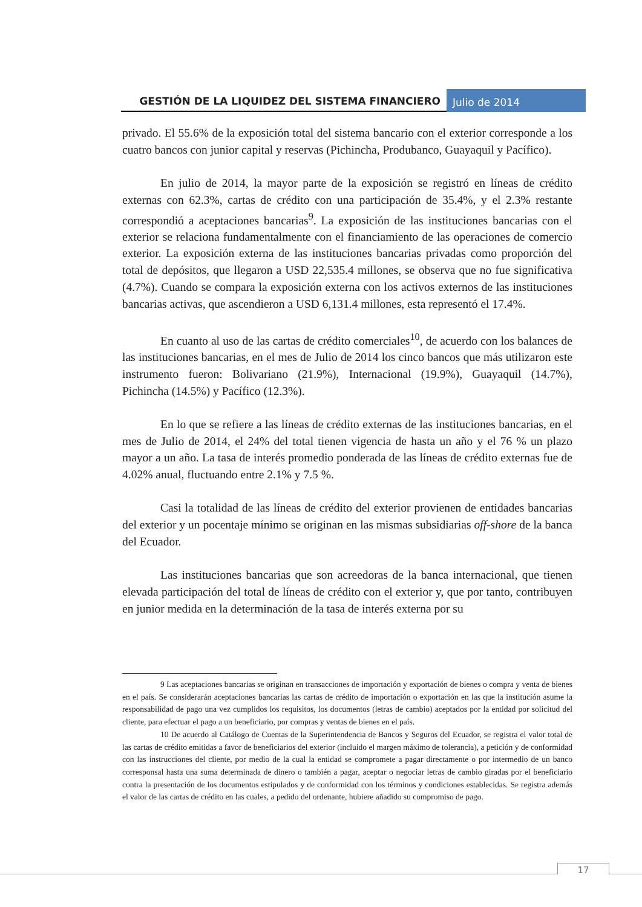GESTIÓN DE LA LIQUIDEZ DEL SISTEMA FINANCIERO
Julio de 2014
privado. El 55.6% de la exposición total del sistema bancario con el exterior corresponde a los cuatro bancos con junior capital y reservas (Pichincha, Produbanco, Guayaquil y Pacífico).
En julio de 2014, la mayor parte de la exposición se registró en líneas de crédito externas con 62.3%, cartas de crédito con una participación de 35.4%, y el 2.3% restante correspondió a aceptaciones bancarias<sup>9</sup>. La exposición de las instituciones bancarias con el exterior se relaciona fundamentalmente con el financiamiento de las operaciones de comercio exterior. La exposición externa de las instituciones bancarias privadas como proporción del total de depósitos, que llegaron a USD 22,535.4 millones, se observa que no fue significativa (4.7%). Cuando se compara la exposición externa con los activos externos de las instituciones bancarias activas, que ascendieron a USD 6,131.4 millones, esta representó el 17.4%.
En cuanto al uso de las cartas de crédito comerciales<sup>10</sup>, de acuerdo con los balances de las instituciones bancarias, en el mes de Julio de 2014 los cinco bancos que más utilizaron este instrumento fueron: Bolivariano (21.9%), Internacional (19.9%), Guayaquil (14.7%), Pichincha (14.5%) y Pacífico (12.3%).
En lo que se refiere a las líneas de crédito externas de las instituciones bancarias, en el mes de Julio de 2014, el 24% del total tienen vigencia de hasta un año y el 76 % un plazo mayor a un año. La tasa de interés promedio ponderada de las líneas de crédito externas fue de 4.02% anual, fluctuando entre 2.1% y 7.5 %.
Casi la totalidad de las líneas de crédito del exterior provienen de entidades bancarias del exterior y un pocentaje mínimo se originan en las mismas subsidiarias off-shore de la banca del Ecuador.
Las instituciones bancarias que son acreedoras de la banca internacional, que tienen elevada participación del total de líneas de crédito con el exterior y, que por tanto, contribuyen en junior medida en la determinación de la tasa de interés externa por su
9 Las aceptaciones bancarias se originan en transacciones de importación y exportación de bienes o compra y venta de bienes en el país. Se considerarán aceptaciones bancarias las cartas de crédito de importación o exportación en las que la institución asume la responsabilidad de pago una vez cumplidos los requisitos, los documentos (letras de cambio) aceptados por la entidad por solicitud del cliente, para efectuar el pago a un beneficiario, por compras y ventas de bienes en el país.
10 De acuerdo al Catálogo de Cuentas de la Superintendencia de Bancos y Seguros del Ecuador, se registra el valor total de las cartas de crédito emitidas a favor de beneficiarios del exterior (incluido el margen máximo de tolerancia), a petición y de conformidad con las instrucciones del cliente, por medio de la cual la entidad se compromete a pagar directamente o por intermedio de un banco corresponsal hasta una suma determinada de dinero o también a pagar, aceptar o negociar letras de cambio giradas por el beneficiario contra la presentación de los documentos estipulados y de conformidad con los términos y condiciones establecidas. Se registra además el valor de las cartas de crédito en las cuales, a pedido del ordenante, hubiere añadido su compromiso de pago.
17